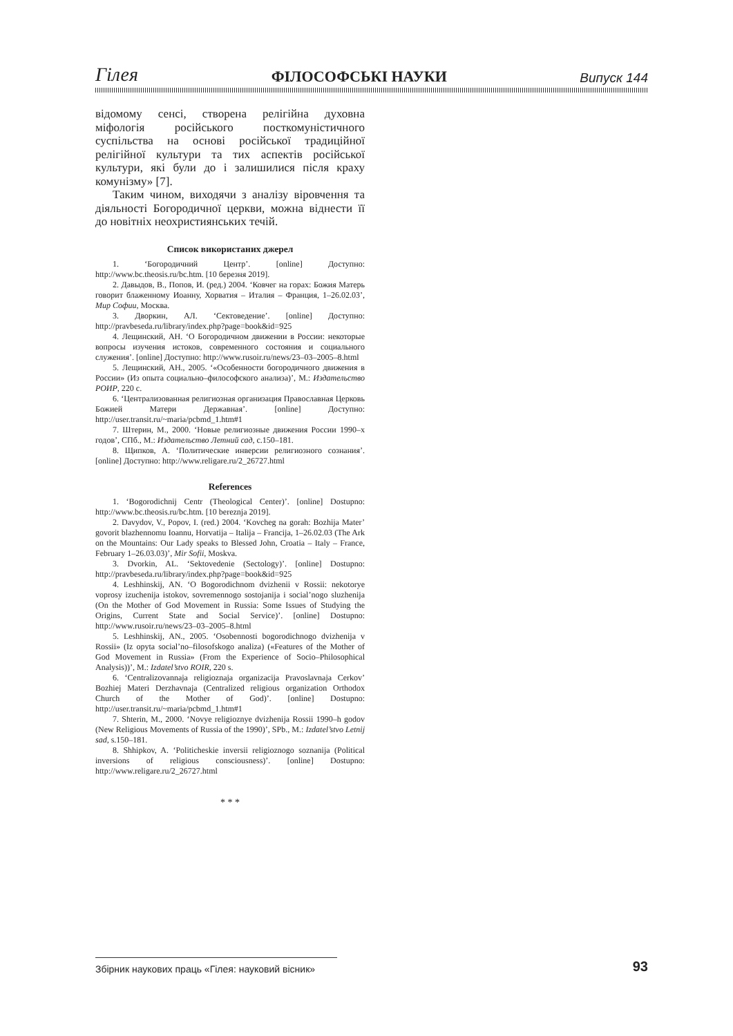Гілея ФІЛОСОФСЬКІ НАУКИ Випуск 144
відомому сенсі, створена релігійна духовна міфологія російського посткомуністичного суспільства на основі російської традиційної релігійної культури та тих аспектів російської культури, які були до і залишилися після краху комунізму» [7].
Таким чином, виходячи з аналізу віровчення та діяльності Богородичної церкви, можна віднести її до новітніх неохристиянських течій.
Список використаних джерел
1. ‘Богородичний Центр’. [online] Доступно: http://www.bc.theosis.ru/bc.htm. [10 березня 2019].
2. Давыдов, В., Попов, И. (ред.) 2004. ‘Ковчег на горах: Божия Матерь говорит блаженному Иоанну, Хорватия – Италия – Франция, 1–26.02.03’, Мир Софии, Москва.
3. Дворкин, АЛ. ‘Сектоведение’. [online] Доступно: http://pravbeseda.ru/library/index.php?page=book&id=925
4. Лещинский, АН. ‘О Богородичном движении в России: некоторые вопросы изучения истоков, современного состояния и социального служения’. [online] Доступно: http://www.rusoir.ru/news/23–03–2005–8.html
5. Лещинский, АН., 2005. ‘«Особенности богородичного движения в России» (Из опыта социально–философского анализа)’, М.: Издательство РОИР, 220 с.
6. ‘Централизованная религиозная организация Православная Церковь Божией Матери Державная’. [online] Доступно: http://user.transit.ru/~maria/pcbmd_1.htm#1
7. Штерин, М., 2000. ‘Новые религиозные движения России 1990–х годов’, СПб., М.: Издательство Летний сад, с.150–181.
8. Щипков, А. ‘Политические инверсии религиозного сознания’. [online] Доступно: http://www.religare.ru/2_26727.html
References
1. ‘Bogorodichnij Centr (Theological Center)’. [online] Dostupno: http://www.bc.theosis.ru/bc.htm. [10 bereznja 2019].
2. Davydov, V., Popov, I. (red.) 2004. ‘Kovcheg na gorah: Bozhija Mater’ govorit blazhennomu Ioannu, Horvatija – Italija – Francija, 1–26.02.03 (The Ark on the Mountains: Our Lady speaks to Blessed John, Croatia – Italy – France, February 1–26.03.03)’, Mir Sofii, Moskva.
3. Dvorkin, AL. ‘Sektovedenie (Sectology)’. [online] Dostupno: http://pravbeseda.ru/library/index.php?page=book&id=925
4. Leshhinskij, AN. ‘O Bogorodichnom dvizhenii v Rossii: nekotorye voprosy izuchenija istokov, sovremennogo sostojanija i social’nogo sluzhenija (On the Mother of God Movement in Russia: Some Issues of Studying the Origins, Current State and Social Service)’. [online] Dostupno: http://www.rusoir.ru/news/23–03–2005–8.html
5. Leshhinskij, AN., 2005. ‘Osobennosti bogorodichnogo dvizhenija v Rossii» (Iz opyta social’no–filosofskogo analiza) («Features of the Mother of God Movement in Russia» (From the Experience of Socio–Philosophical Analysis))’, M.: Izdatel’stvo ROIR, 220 s.
6. ‘Centralizovannaja religioznaja organizacija Pravoslavnaja Cerkov’ Bozhiej Materi Derzhavnaja (Centralized religious organization Orthodox Church of the Mother of God)’. [online] Dostupno: http://user.transit.ru/~maria/pcbmd_1.htm#1
7. Shterin, M., 2000. ‘Novye religioznye dvizhenija Rossii 1990–h godov (New Religious Movements of Russia of the 1990)’, SPb., M.: Izdatel’stvo Letnij sad, s.150–181.
8. Shhipkov, A. ‘Politicheskie inversii religioznogo soznanija (Political inversions of religious consciousness)’. [online] Dostupno: http://www.religare.ru/2_26727.html
* * *
Збірник наукових праць «Гілея: науковий вісник» 93